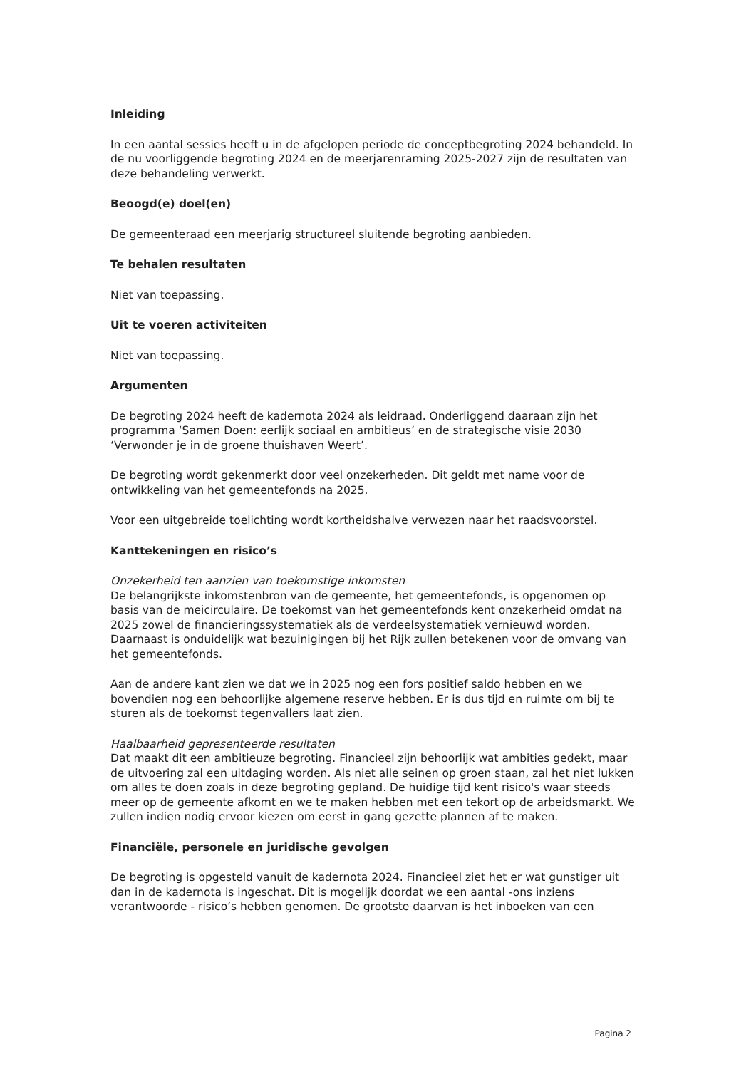Inleiding
In een aantal sessies heeft u in de afgelopen periode de conceptbegroting 2024 behandeld. In de nu voorliggende begroting 2024 en de meerjarenraming 2025-2027 zijn de resultaten van deze behandeling verwerkt.
Beoogd(e) doel(en)
De gemeenteraad een meerjarig structureel sluitende begroting aanbieden.
Te behalen resultaten
Niet van toepassing.
Uit te voeren activiteiten
Niet van toepassing.
Argumenten
De begroting 2024 heeft de kadernota 2024 als leidraad. Onderliggend daaraan zijn het programma ‘Samen Doen: eerlijk sociaal en ambitieus’ en de strategische visie 2030 ‘Verwonder je in de groene thuishaven Weert’.
De begroting wordt gekenmerkt door veel onzekerheden. Dit geldt met name voor de ontwikkeling van het gemeentefonds na 2025.
Voor een uitgebreide toelichting wordt kortheidshalve verwezen naar het raadsvoorstel.
Kanttekeningen en risico’s
Onzekerheid ten aanzien van toekomstige inkomsten
De belangrijkste inkomstenbron van de gemeente, het gemeentefonds, is opgenomen op basis van de meicirculaire. De toekomst van het gemeentefonds kent onzekerheid omdat na 2025 zowel de financieringssystematiek als de verdeelsystematiek vernieuwd worden. Daarnaast is onduidelijk wat bezuinigingen bij het Rijk zullen betekenen voor de omvang van het gemeentefonds.
Aan de andere kant zien we dat we in 2025 nog een fors positief saldo hebben en we bovendien nog een behoorlijke algemene reserve hebben. Er is dus tijd en ruimte om bij te sturen als de toekomst tegenvallers laat zien.
Haalbaarheid gepresenteerde resultaten
Dat maakt dit een ambitieuze begroting. Financieel zijn behoorlijk wat ambities gedekt, maar de uitvoering zal een uitdaging worden. Als niet alle seinen op groen staan, zal het niet lukken om alles te doen zoals in deze begroting gepland. De huidige tijd kent risico's waar steeds meer op de gemeente afkomt en we te maken hebben met een tekort op de arbeidsmarkt. We zullen indien nodig ervoor kiezen om eerst in gang gezette plannen af te maken.
Financiële, personele en juridische gevolgen
De begroting is opgesteld vanuit de kadernota 2024. Financieel ziet het er wat gunstiger uit dan in de kadernota is ingeschat. Dit is mogelijk doordat we een aantal -ons inziens verantwoorde - risico’s hebben genomen. De grootste daarvan is het inboeken van een
Pagina 2